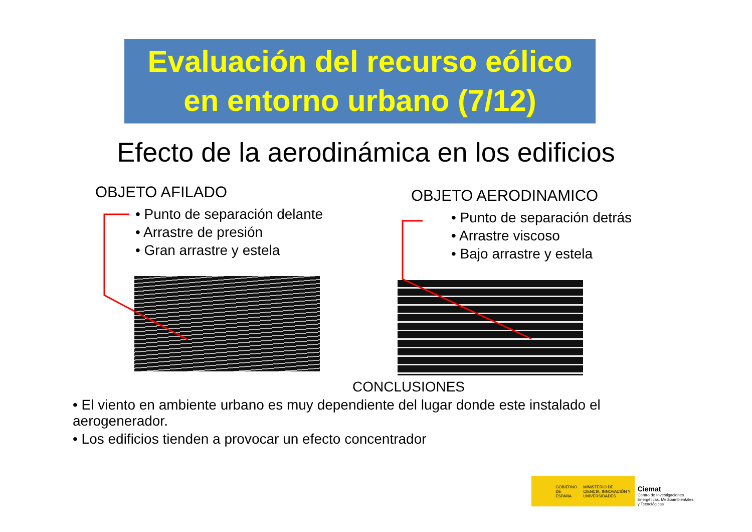Evaluación del recurso eólico
en entorno urbano (7/12)
Efecto de la aerodinámica en los edificios
OBJETO AFILADO
• Punto de separación delante
• Arrastre de presión
• Gran arrastre y estela
OBJETO AERODINAMICO
• Punto de separación detrás
• Arrastre viscoso
• Bajo arrastre y estela
CONCLUSIONES
• El viento en ambiente urbano es muy dependiente del lugar donde este instalado el aerogenerador.
• Los edificios tienden a provocar un efecto concentrador
GOBIERNO DE ESPAÑA MINISTERIO DE CIENCIA, INNOVACIÓN Y UNIVERSIDADES
Ciemat
Centro de Investigaciones Energéticas, Medioambientales y Tecnológicas